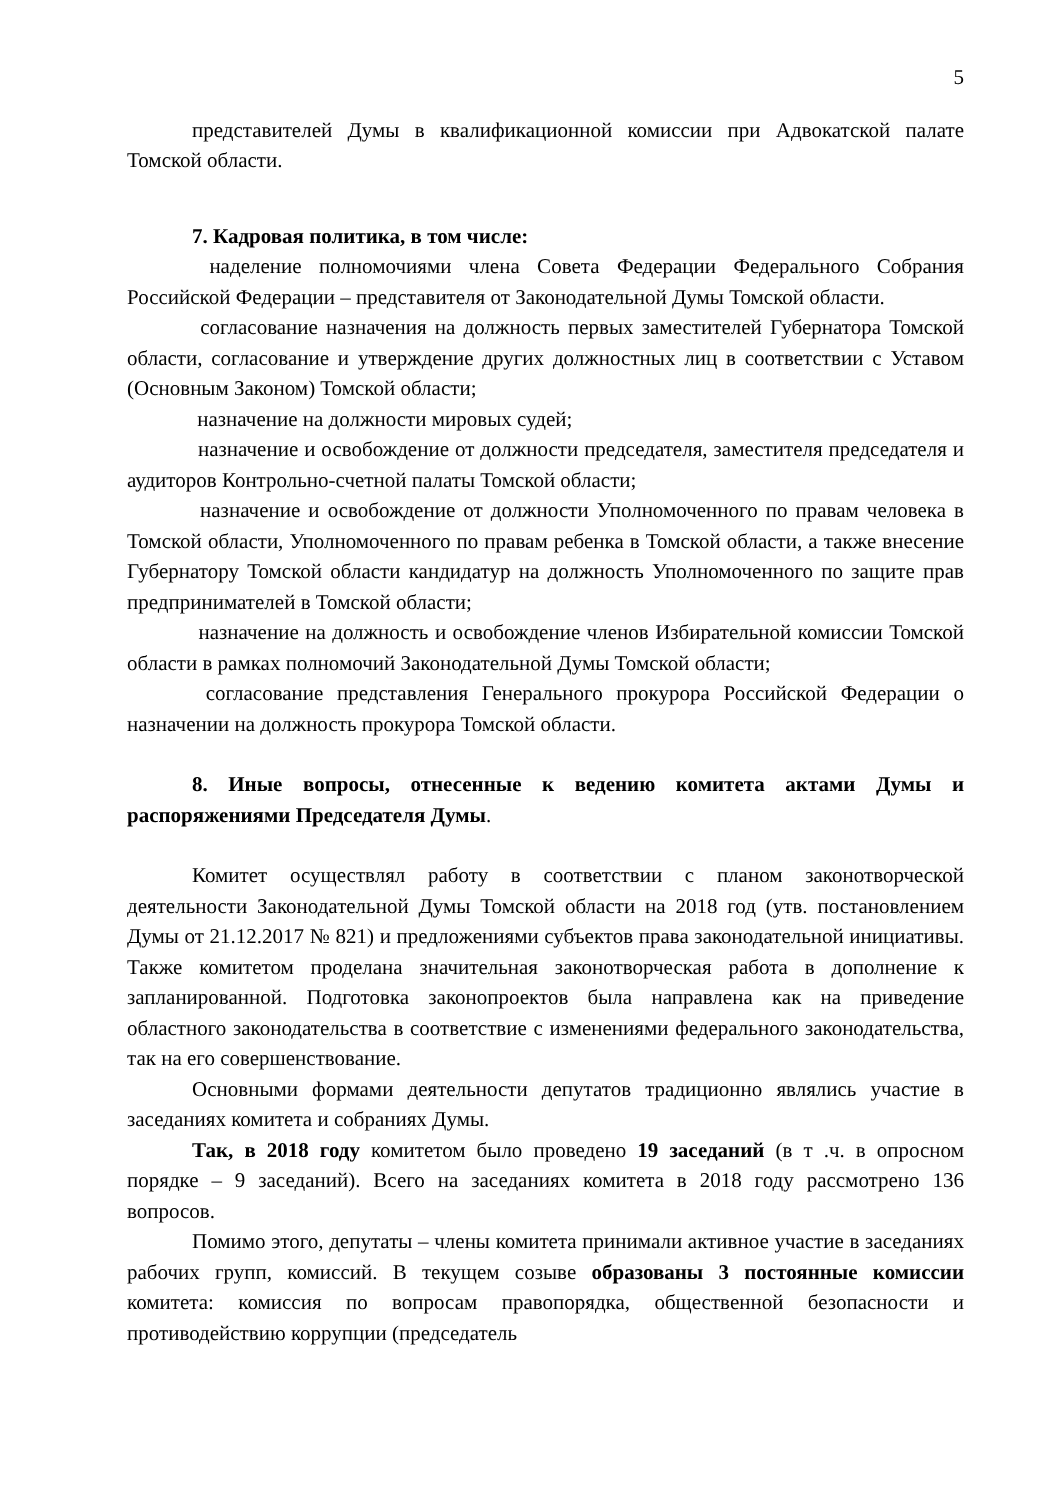5
представителей Думы в квалификационной комиссии при Адвокатской палате Томской области.
7. Кадровая политика, в том числе:
наделение полномочиями члена Совета Федерации Федерального Собрания Российской Федерации – представителя от Законодательной Думы Томской области.
согласование назначения на должность первых заместителей Губернатора Томской области, согласование и утверждение других должностных лиц в соответствии с Уставом (Основным Законом) Томской области;
назначение на должности мировых судей;
назначение и освобождение от должности председателя, заместителя председателя и аудиторов Контрольно-счетной палаты Томской области;
назначение и освобождение от должности Уполномоченного по правам человека в Томской области, Уполномоченного по правам ребенка в Томской области, а также внесение Губернатору Томской области кандидатур на должность Уполномоченного по защите прав предпринимателей в Томской области;
назначение на должность и освобождение членов Избирательной комиссии Томской области в рамках полномочий Законодательной Думы Томской области;
согласование представления Генерального прокурора Российской Федерации о назначении на должность прокурора Томской области.
8. Иные вопросы, отнесенные к ведению комитета актами Думы и распоряжениями Председателя Думы.
Комитет осуществлял работу в соответствии с планом законотворческой деятельности Законодательной Думы Томской области на 2018 год (утв. постановлением Думы от 21.12.2017 № 821) и предложениями субъектов права законодательной инициативы. Также комитетом проделана значительная законотворческая работа в дополнение к запланированной. Подготовка законопроектов была направлена как на приведение областного законодательства в соответствие с изменениями федерального законодательства, так на его совершенствование.
Основными формами деятельности депутатов традиционно являлись участие в заседаниях комитета и собраниях Думы.
Так, в 2018 году комитетом было проведено 19 заседаний (в т .ч. в опросном порядке – 9 заседаний). Всего на заседаниях комитета в 2018 году рассмотрено 136 вопросов.
Помимо этого, депутаты – члены комитета принимали активное участие в заседаниях рабочих групп, комиссий. В текущем созыве образованы 3 постоянные комиссии комитета: комиссия по вопросам правопорядка, общественной безопасности и противодействию коррупции (председатель